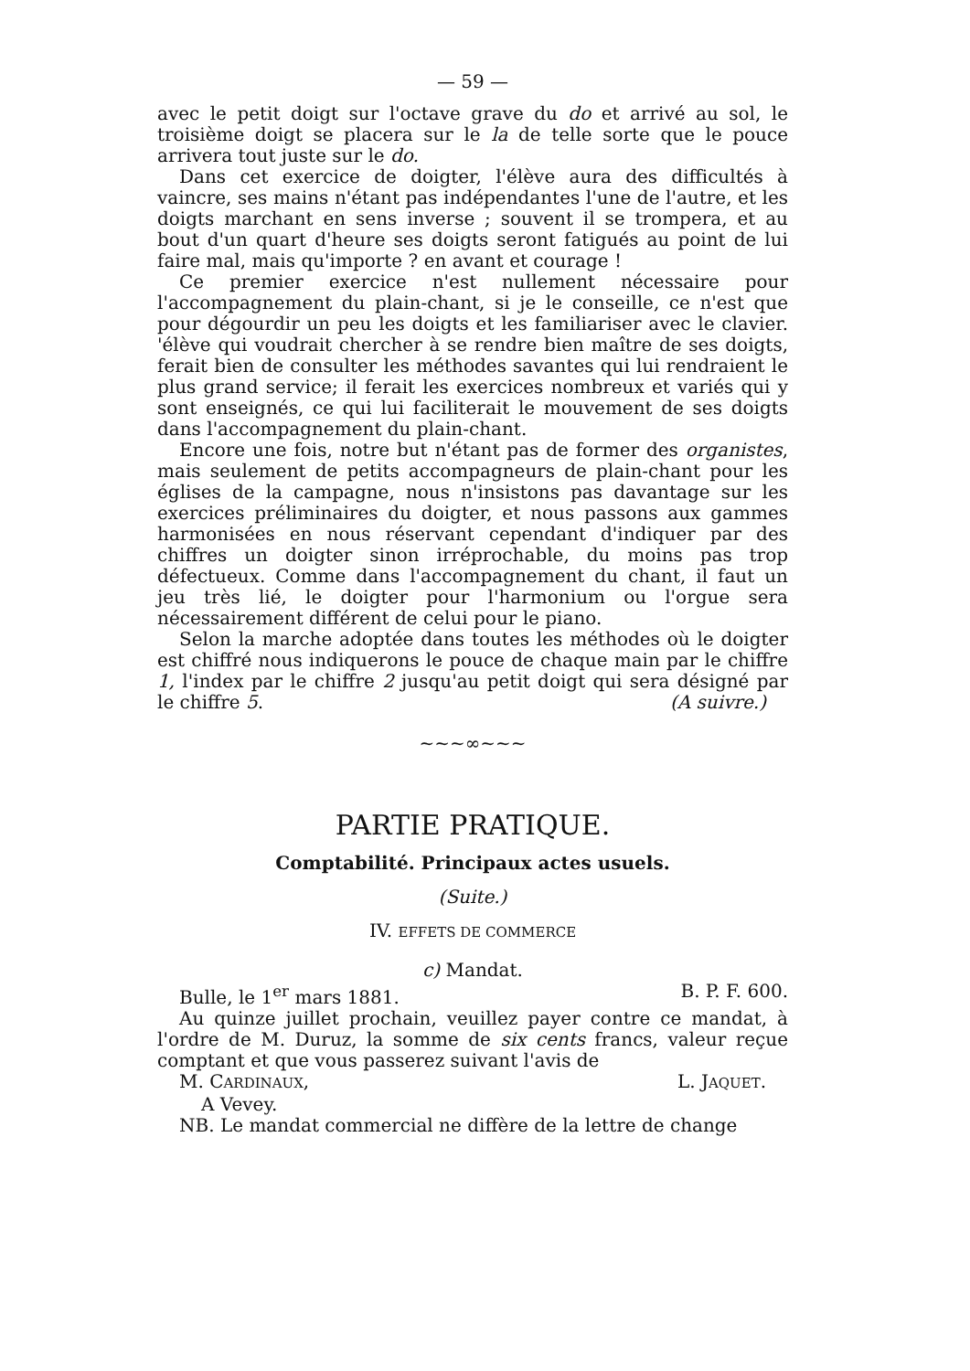— 59 —
avec le petit doigt sur l'octave grave du do et arrivé au sol, le troisième doigt se placera sur le la de telle sorte que le pouce arrivera tout juste sur le do.
Dans cet exercice de doigter, l'élève aura des difficultés à vaincre, ses mains n'étant pas indépendantes l'une de l'autre, et les doigts marchant en sens inverse ; souvent il se trompera, et au bout d'un quart d'heure ses doigts seront fatigués au point de lui faire mal, mais qu'importe ? en avant et courage !
Ce premier exercice n'est nullement nécessaire pour l'accompagnement du plain-chant, si je le conseille, ce n'est que pour dégourdir un peu les doigts et les familiariser avec le clavier. 'élève qui voudrait chercher à se rendre bien maître de ses doigts, ferait bien de consulter les méthodes savantes qui lui rendraient le plus grand service; il ferait les exercices nombreux et variés qui y sont enseignés, ce qui lui faciliterait le mouvement de ses doigts dans l'accompagnement du plain-chant.
Encore une fois, notre but n'étant pas de former des organistes, mais seulement de petits accompagneurs de plain-chant pour les églises de la campagne, nous n'insistons pas davantage sur les exercices préliminaires du doigter, et nous passons aux gammes harmonisées en nous réservant cependant d'indiquer par des chiffres un doigter sinon irréprochable, du moins pas trop défectueux. Comme dans l'accompagnement du chant, il faut un jeu très lié, le doigter pour l'harmonium ou l'orgue sera nécessairement différent de celui pour le piano.
Selon la marche adoptée dans toutes les méthodes où le doigter est chiffré nous indiquerons le pouce de chaque main par le chiffre 1, l'index par le chiffre 2 jusqu'au petit doigt qui sera désigné par le chiffre 5. (A suivre.)
~~~∞~~~
PARTIE PRATIQUE.
Comptabilité. Principaux actes usuels.
(Suite.)
IV. EFFETS DE COMMERCE
c) Mandat.
Bulle, le 1<sup>er</sup> mars 1881. B. P. F. 600.
Au quinze juillet prochain, veuillez payer contre ce mandat, à l'ordre de M. Duruz, la somme de six cents francs, valeur reçue comptant et que vous passerez suivant l'avis de
M. CARDINAUX, L. JAQUET.
A Vevey.
NB. Le mandat commercial ne diffère de la lettre de change